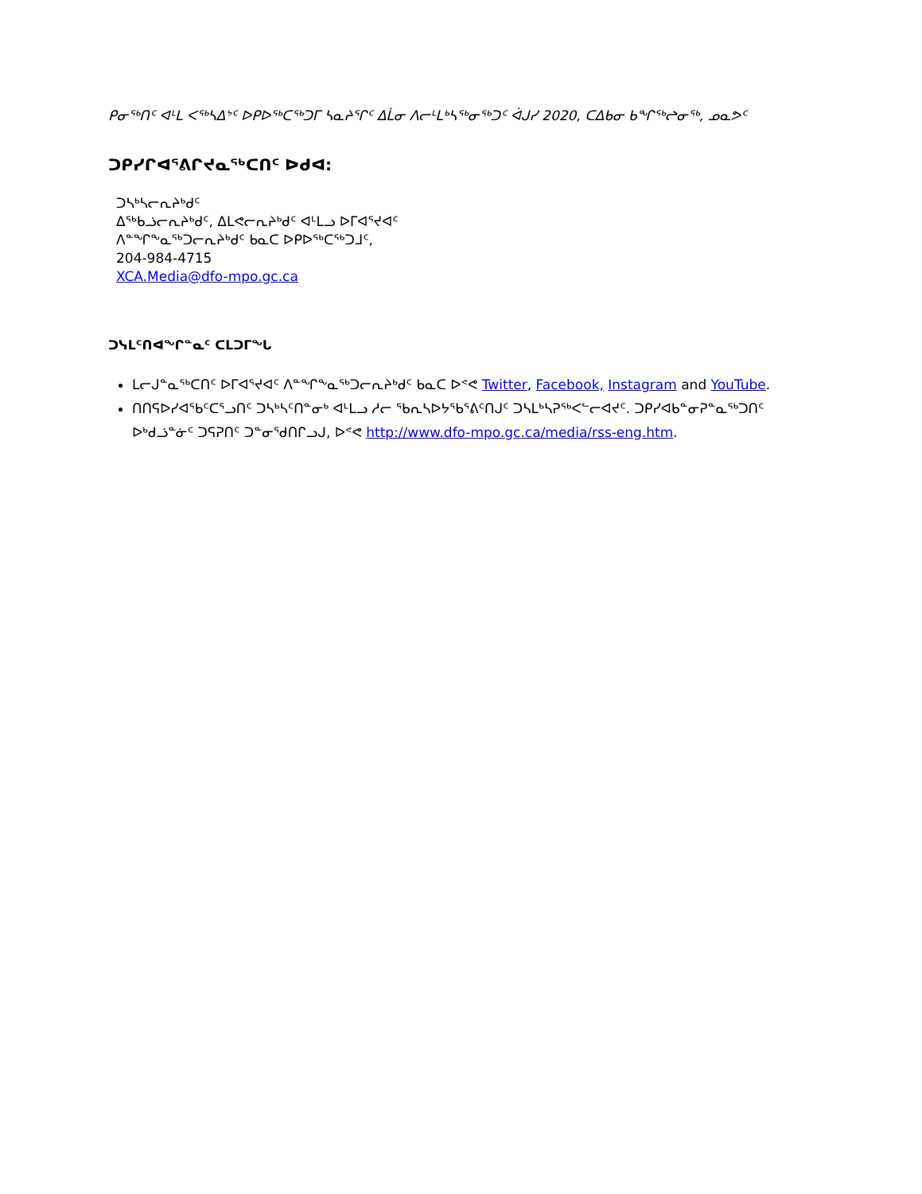ᑭᓂᖅᑎᑦ ᐊᒻᒪ ᐸᖅᓴᐃᔾᑦ ᐅᑭᐅᖅᑕᖅᑐᒥ ᓴᓇᔨᕐᒋᑦ ᐃᒫᓂ ᐱᓕᒻᒪᒃᓴᖅᓂᖅᑐᑦ ᐋᒍᓯ 2020, ᑕᐃᑲᓂ ᑲᖏᖅᖠᓂᖅ, ᓄᓇᕗᑦ
ᑐᑭᓯᒋᐊᕐᕕᒋᔪᓇᖅᑕᑎᑦ ᐅᑯᐊ:
ᑐᓴᒃᓴᓕᕆᔨᒃᑯᑦ
ᐃᖅᑲᓘᓕᕆᔨᒃᑯᑦ, ᐃᒪᕙᓕᕆᔨᒃᑯᑦ ᐊᒻᒪᓗ ᐅᒥᐊᕐᔪᐊᑦ
ᐱᓐᖏᖕᓇᖅᑐᓕᕆᔨᒃᑯᑦ ᑲᓇᑕ ᐅᑭᐅᖅᑕᖅᑐᒧᑦ,
204-984-4715
XCA.Media@dfo-mpo.gc.ca
ᑐᓭᒪᑦᑎᐊᖏᓐᓇᑦ ᑕᒪᑐᒥᖓ
ᒪᓕᒍᓐᓇᖅᑕᑎᑦ ᐅᒥᐊᕐᔪᐊᑦ ᐱᓐᖏᖕᓇᖅᑐᓕᕆᔨᒃᑯᑦ ᑲᓇᑕ ᐅᕝᕙ Twitter, Facebook, Instagram and YouTube.
ᑎᑎᕋᐅᓯᐊᖃᑦᑕᕐᓗᑎᑦ ᑐᓴᒃᓴᑦᑎᓐᓂᒃ ᐊᒻᒪᓗ ᓱᓕ ᖃᕆᓴᐅᔭᖃᕐᕕᑦᑎᒍᑦ ᑐᓴᒪᒃᓴᕈᖅᐸᓪᓕᐊᔪᑦ. ᑐᑭᓯᐊᑲᓐᓂᕈᓐᓇᖅᑐᑎᑦ ᐅᒃᑯᓘᓐᓃᑦ ᑐᕋᕈᑎᑦ ᑐᓐᓂᖁᑎᒋᓗᒍ, ᐅᕝᕙ http://www.dfo-mpo.gc.ca/media/rss-eng.htm.